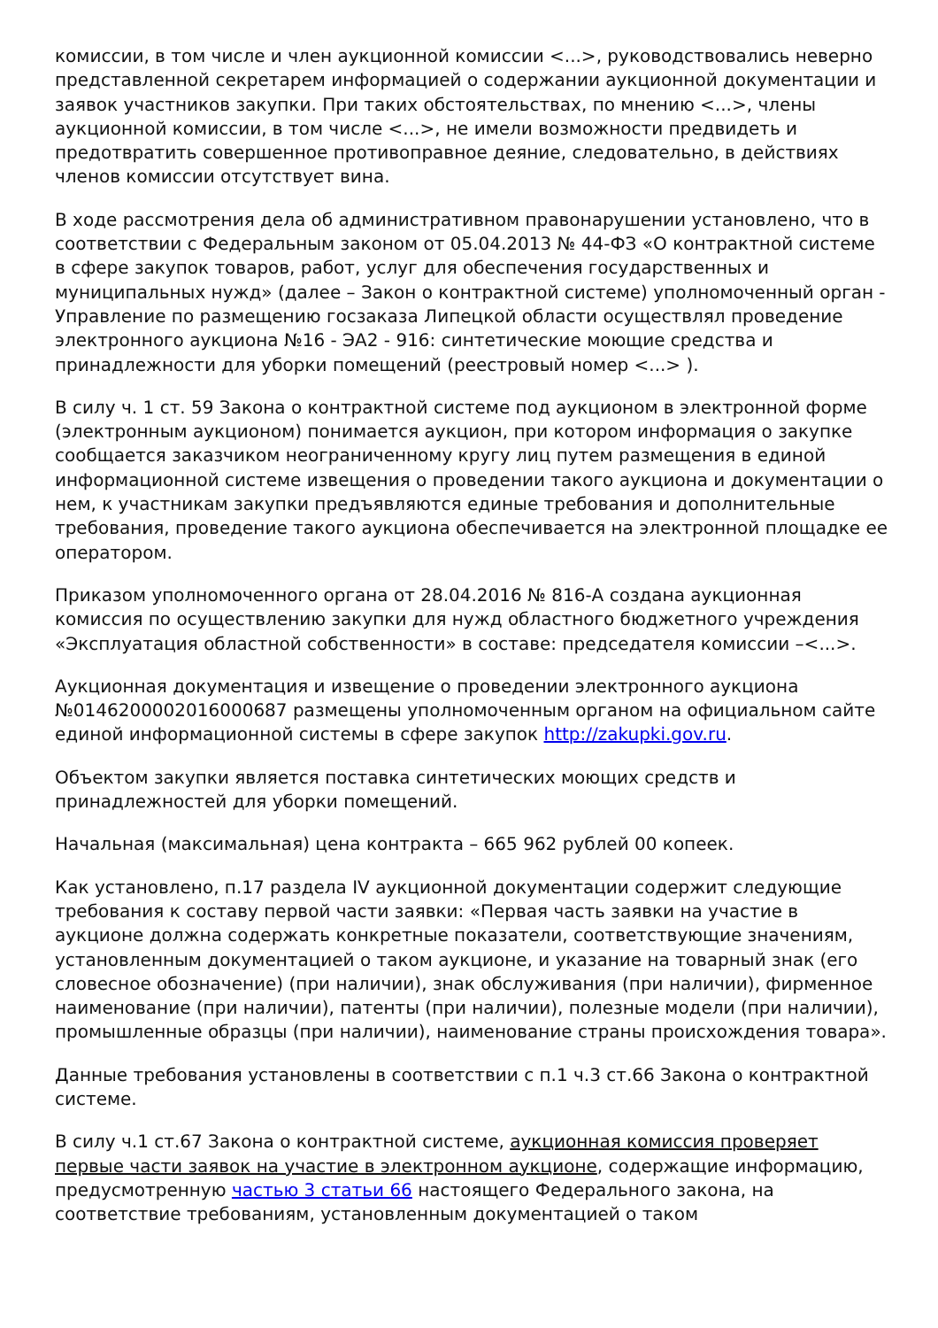комиссии, в том числе и член аукционной комиссии <...>, руководствовались неверно представленной секретарем информацией о содержании аукционной документации и заявок участников закупки. При таких обстоятельствах, по мнению <...>, члены аукционной комиссии, в том числе <...>, не имели возможности предвидеть и предотвратить совершенное противоправное деяние, следовательно, в действиях членов комиссии отсутствует вина.
В ходе рассмотрения дела об административном правонарушении установлено, что в соответствии с Федеральным законом от 05.04.2013 № 44-ФЗ «О контрактной системе в сфере закупок товаров, работ, услуг для обеспечения государственных и муниципальных нужд» (далее – Закон о контрактной системе) уполномоченный орган - Управление по размещению госзаказа Липецкой области осуществлял проведение электронного аукциона №16 - ЭА2 - 916: синтетические моющие средства и принадлежности для уборки помещений (реестровый номер <...> ).
В силу ч. 1 ст. 59 Закона о контрактной системе под аукционом в электронной форме (электронным аукционом) понимается аукцион, при котором информация о закупке сообщается заказчиком неограниченному кругу лиц путем размещения в единой информационной системе извещения о проведении такого аукциона и документации о нем, к участникам закупки предъявляются единые требования и дополнительные требования, проведение такого аукциона обеспечивается на электронной площадке ее оператором.
Приказом уполномоченного органа от 28.04.2016 № 816-А создана аукционная комиссия по осуществлению закупки для нужд областного бюджетного учреждения «Эксплуатация областной собственности» в составе: председателя комиссии –<...>.
Аукционная документация и извещение о проведении электронного аукциона №0146200002016000687 размещены уполномоченным органом на официальном сайте единой информационной системы в сфере закупок http://zakupki.gov.ru.
Объектом закупки является поставка синтетических моющих средств и принадлежностей для уборки помещений.
Начальная (максимальная) цена контракта – 665 962 рублей 00 копеек.
Как установлено, п.17 раздела IV аукционной документации содержит следующие требования к составу первой части заявки: «Первая часть заявки на участие в аукционе должна содержать конкретные показатели, соответствующие значениям, установленным документацией о таком аукционе, и указание на товарный знак (его словесное обозначение) (при наличии), знак обслуживания (при наличии), фирменное наименование (при наличии), патенты (при наличии), полезные модели (при наличии), промышленные образцы (при наличии), наименование страны происхождения товара».
Данные требования установлены в соответствии с п.1 ч.3 ст.66 Закона о контрактной системе.
В силу ч.1 ст.67 Закона о контрактной системе, аукционная комиссия проверяет первые части заявок на участие в электронном аукционе, содержащие информацию, предусмотренную частью 3 статьи 66 настоящего Федерального закона, на соответствие требованиям, установленным документацией о таком